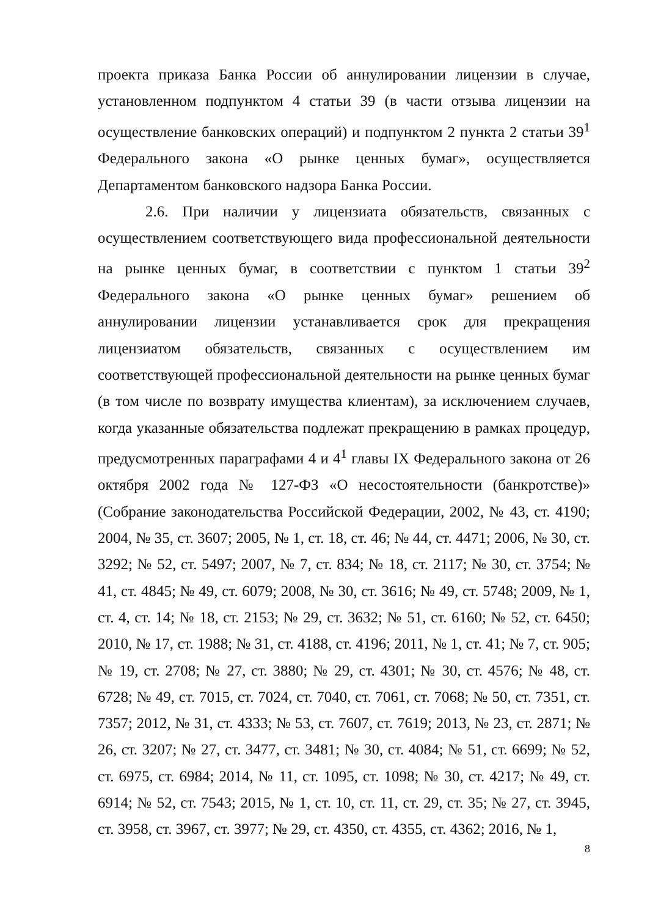проекта приказа Банка России об аннулировании лицензии в случае, установленном подпунктом 4 статьи 39 (в части отзыва лицензии на осуществление банковских операций) и подпунктом 2 пункта 2 статьи 39<sup>1</sup> Федерального закона «О рынке ценных бумаг», осуществляется Департаментом банковского надзора Банка России.
2.6. При наличии у лицензиата обязательств, связанных с осуществлением соответствующего вида профессиональной деятельности на рынке ценных бумаг, в соответствии с пунктом 1 статьи 39<sup>2</sup> Федерального закона «О рынке ценных бумаг» решением об аннулировании лицензии устанавливается срок для прекращения лицензиатом обязательств, связанных с осуществлением им соответствующей профессиональной деятельности на рынке ценных бумаг (в том числе по возврату имущества клиентам), за исключением случаев, когда указанные обязательства подлежат прекращению в рамках процедур, предусмотренных параграфами 4 и 4<sup>1</sup> главы IX Федерального закона от 26 октября 2002 года № 127-ФЗ «О несостоятельности (банкротстве)» (Собрание законодательства Российской Федерации, 2002, № 43, ст. 4190; 2004, № 35, ст. 3607; 2005, № 1, ст. 18, ст. 46; № 44, ст. 4471; 2006, № 30, ст. 3292; № 52, ст. 5497; 2007, № 7, ст. 834; № 18, ст. 2117; № 30, ст. 3754; № 41, ст. 4845; № 49, ст. 6079; 2008, № 30, ст. 3616; № 49, ст. 5748; 2009, № 1, ст. 4, ст. 14; № 18, ст. 2153; № 29, ст. 3632; № 51, ст. 6160; № 52, ст. 6450; 2010, № 17, ст. 1988; № 31, ст. 4188, ст. 4196; 2011, № 1, ст. 41; № 7, ст. 905; № 19, ст. 2708; № 27, ст. 3880; № 29, ст. 4301; № 30, ст. 4576; № 48, ст. 6728; № 49, ст. 7015, ст. 7024, ст. 7040, ст. 7061, ст. 7068; № 50, ст. 7351, ст. 7357; 2012, № 31, ст. 4333; № 53, ст. 7607, ст. 7619; 2013, № 23, ст. 2871; № 26, ст. 3207; № 27, ст. 3477, ст. 3481; № 30, ст. 4084; № 51, ст. 6699; № 52, ст. 6975, ст. 6984; 2014, № 11, ст. 1095, ст. 1098; № 30, ст. 4217; № 49, ст. 6914; № 52, ст. 7543; 2015, № 1, ст. 10, ст. 11, ст. 29, ст. 35; № 27, ст. 3945, ст. 3958, ст. 3967, ст. 3977; № 29, ст. 4350, ст. 4355, ст. 4362; 2016, № 1,
8